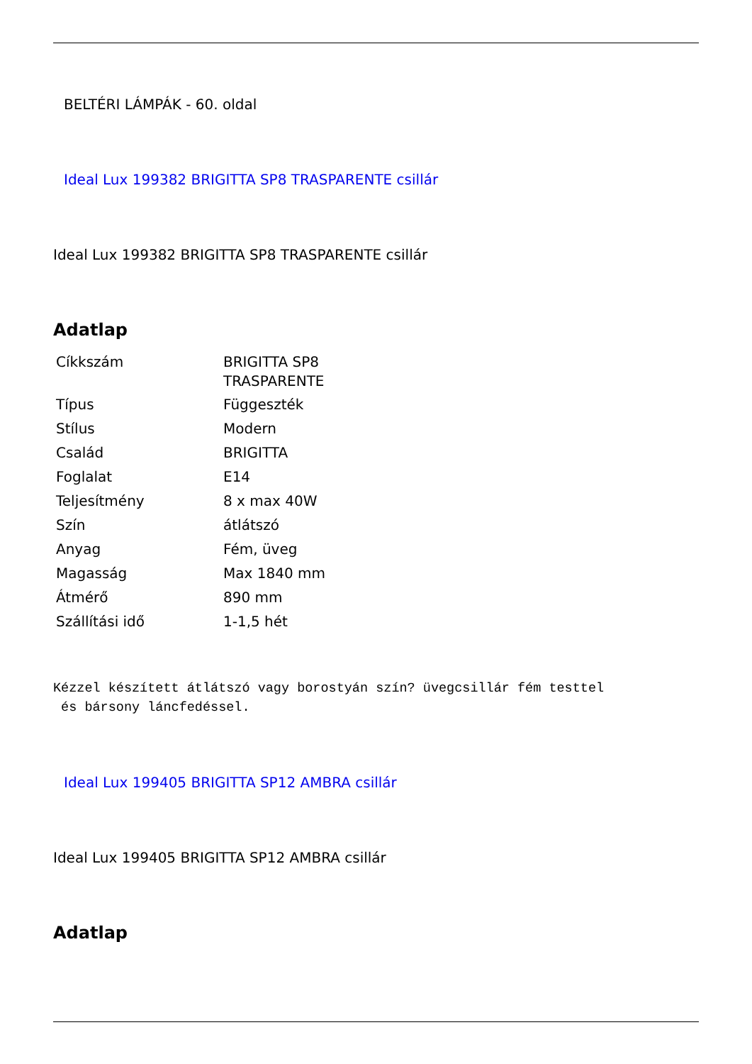BELTÉRI LÁMPÁK - 60. oldal
Ideal Lux 199382 BRIGITTA SP8 TRASPARENTE csillár
Ideal Lux 199382 BRIGITTA SP8 TRASPARENTE csillár
Adatlap
| Cíkkszám | BRIGITTA SP8 TRASPARENTE |
| Típus | Függeszték |
| Stílus | Modern |
| Család | BRIGITTA |
| Foglalat | E14 |
| Teljesítmény | 8 x max 40W |
| Szín | átlátszó |
| Anyag | Fém, üveg |
| Magasság | Max 1840 mm |
| Átmérő | 890 mm |
| Szállítási idő | 1-1,5 hét |
Kézzel készített átlátszó vagy borostyán szín? üvegcsillár fém testtel
és bársony láncfedéssel.
Ideal Lux 199405 BRIGITTA SP12 AMBRA csillár
Ideal Lux 199405 BRIGITTA SP12 AMBRA csillár
Adatlap